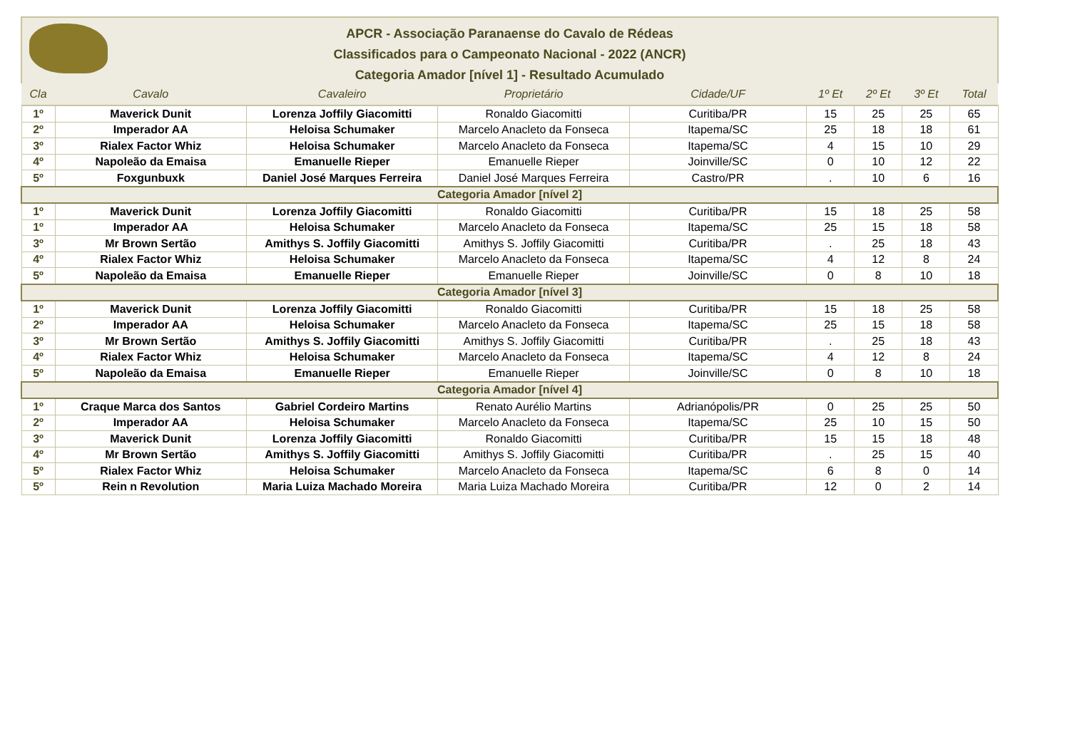APCR - Associação Paranaense do Cavalo de Rédeas
Classificados para o Campeonato Nacional - 2022 (ANCR)
Categoria Amador [nível 1] - Resultado Acumulado
| Cla | Cavalo | Cavaleiro | Proprietário | Cidade/UF | 1º Et | 2º Et | 3º Et | Total |
| --- | --- | --- | --- | --- | --- | --- | --- | --- |
| 1º | Maverick Dunit | Lorenza Joffily Giacomitti | Ronaldo Giacomitti | Curitiba/PR | 15 | 25 | 25 | 65 |
| 2º | Imperador AA | Heloisa Schumaker | Marcelo Anacleto da Fonseca | Itapema/SC | 25 | 18 | 18 | 61 |
| 3º | Rialex Factor Whiz | Heloisa Schumaker | Marcelo Anacleto da Fonseca | Itapema/SC | 4 | 15 | 10 | 29 |
| 4º | Napoleão da Emaisa | Emanuelle Rieper | Emanuelle Rieper | Joinville/SC | 0 | 10 | 12 | 22 |
| 5º | Foxgunbuxk | Daniel José Marques Ferreira | Daniel José Marques Ferreira | Castro/PR | . | 10 | 6 | 16 |
| Categoria Amador [nível 2] | | | | | | | | |
| 1º | Maverick Dunit | Lorenza Joffily Giacomitti | Ronaldo Giacomitti | Curitiba/PR | 15 | 18 | 25 | 58 |
| 1º | Imperador AA | Heloisa Schumaker | Marcelo Anacleto da Fonseca | Itapema/SC | 25 | 15 | 18 | 58 |
| 3º | Mr Brown Sertão | Amithys S. Joffily Giacomitti | Amithys S. Joffily Giacomitti | Curitiba/PR | . | 25 | 18 | 43 |
| 4º | Rialex Factor Whiz | Heloisa Schumaker | Marcelo Anacleto da Fonseca | Itapema/SC | 4 | 12 | 8 | 24 |
| 5º | Napoleão da Emaisa | Emanuelle Rieper | Emanuelle Rieper | Joinville/SC | 0 | 8 | 10 | 18 |
| Categoria Amador [nível 3] | | | | | | | | |
| 1º | Maverick Dunit | Lorenza Joffily Giacomitti | Ronaldo Giacomitti | Curitiba/PR | 15 | 18 | 25 | 58 |
| 2º | Imperador AA | Heloisa Schumaker | Marcelo Anacleto da Fonseca | Itapema/SC | 25 | 15 | 18 | 58 |
| 3º | Mr Brown Sertão | Amithys S. Joffily Giacomitti | Amithys S. Joffily Giacomitti | Curitiba/PR | . | 25 | 18 | 43 |
| 4º | Rialex Factor Whiz | Heloisa Schumaker | Marcelo Anacleto da Fonseca | Itapema/SC | 4 | 12 | 8 | 24 |
| 5º | Napoleão da Emaisa | Emanuelle Rieper | Emanuelle Rieper | Joinville/SC | 0 | 8 | 10 | 18 |
| Categoria Amador [nível 4] | | | | | | | | |
| 1º | Craque Marca dos Santos | Gabriel Cordeiro Martins | Renato Aurélio Martins | Adrianópolis/PR | 0 | 25 | 25 | 50 |
| 2º | Imperador AA | Heloisa Schumaker | Marcelo Anacleto da Fonseca | Itapema/SC | 25 | 10 | 15 | 50 |
| 3º | Maverick Dunit | Lorenza Joffily Giacomitti | Ronaldo Giacomitti | Curitiba/PR | 15 | 15 | 18 | 48 |
| 4º | Mr Brown Sertão | Amithys S. Joffily Giacomitti | Amithys S. Joffily Giacomitti | Curitiba/PR | . | 25 | 15 | 40 |
| 5º | Rialex Factor Whiz | Heloisa Schumaker | Marcelo Anacleto da Fonseca | Itapema/SC | 6 | 8 | 0 | 14 |
| 5º | Rein n Revolution | Maria Luiza Machado Moreira | Maria Luiza Machado Moreira | Curitiba/PR | 12 | 0 | 2 | 14 |